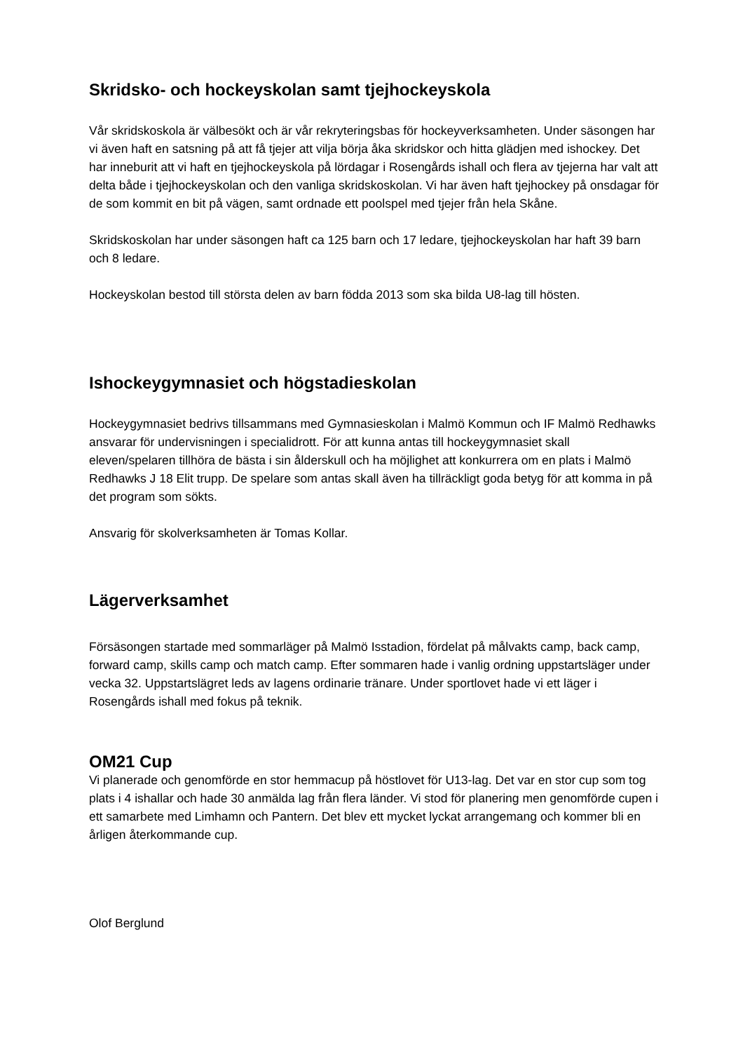Skridsko- och hockeyskolan samt tjejhockeyskola
Vår skridskoskola är välbesökt och är vår rekryteringsbas för hockeyverksamheten. Under säsongen har vi även haft en satsning på att få tjejer att vilja börja åka skridskor och hitta glädjen med ishockey. Det har inneburit att vi haft en tjejhockeyskola på lördagar i Rosengårds ishall och flera av tjejerna har valt att delta både i tjejhockeyskolan och den vanliga skridskoskolan. Vi har även haft tjejhockey på onsdagar för de som kommit en bit på vägen, samt ordnade ett poolspel med tjejer från hela Skåne.
Skridskoskolan har under säsongen haft ca 125 barn och 17 ledare, tjejhockeyskolan har haft 39 barn och 8 ledare.
Hockeyskolan bestod till största delen av barn födda 2013 som ska bilda U8-lag till hösten.
Ishockeygymnasiet och högstadieskolan
Hockeygymnasiet bedrivs tillsammans med Gymnasieskolan i Malmö Kommun och IF Malmö Redhawks ansvarar för undervisningen i specialidrott. För att kunna antas till hockeygymnasiet skall eleven/spelaren tillhöra de bästa i sin ålderskull och ha möjlighet att konkurrera om en plats i Malmö Redhawks J 18 Elit trupp. De spelare som antas skall även ha tillräckligt goda betyg för att komma in på det program som sökts.
Ansvarig för skolverksamheten är Tomas Kollar.
Lägerverksamhet
Försäsongen startade med sommarläger på Malmö Isstadion, fördelat på målvakts camp, back camp, forward camp, skills camp och match camp. Efter sommaren hade i vanlig ordning uppstartsläger under vecka 32. Uppstartslägret leds av lagens ordinarie tränare. Under sportlovet hade vi ett läger i Rosengårds ishall med fokus på teknik.
OM21 Cup
Vi planerade och genomförde en stor hemmacup på höstlovet för U13-lag. Det var en stor cup som tog plats i 4 ishallar och hade 30 anmälda lag från flera länder. Vi stod för planering men genomförde cupen i ett samarbete med Limhamn och Pantern. Det blev ett mycket lyckat arrangemang och kommer bli en årligen återkommande cup.
Olof Berglund